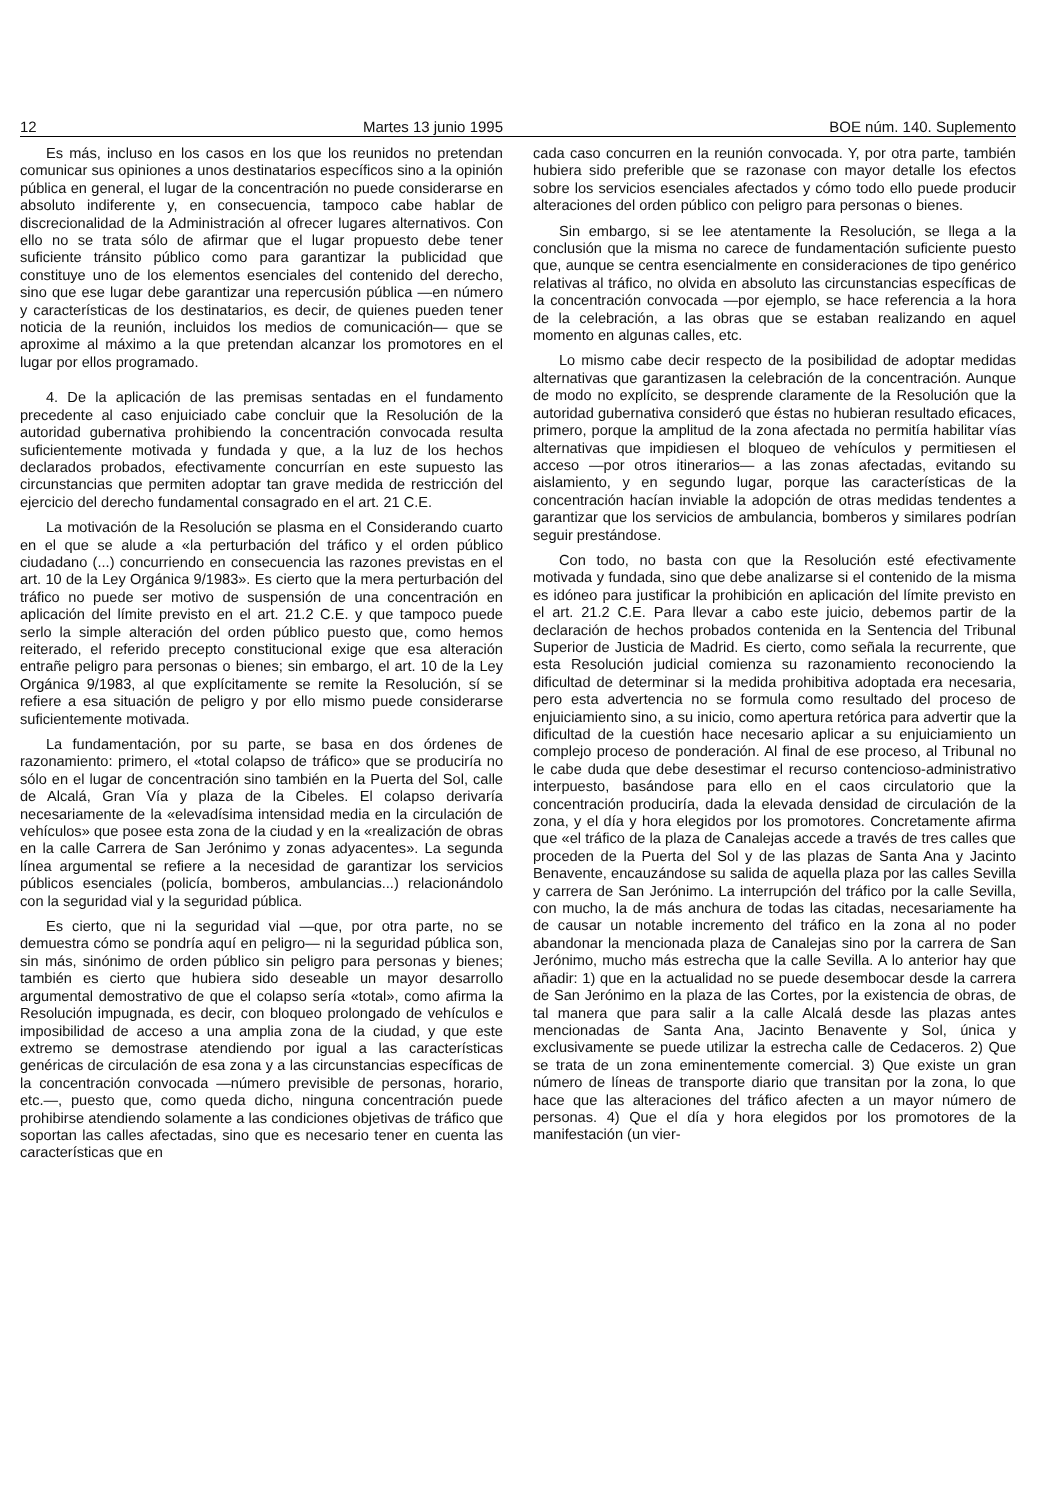12 Martes 13 junio 1995 BOE núm. 140. Suplemento
Es más, incluso en los casos en los que los reunidos no pretendan comunicar sus opiniones a unos destinatarios específicos sino a la opinión pública en general, el lugar de la concentración no puede considerarse en absoluto indiferente y, en consecuencia, tampoco cabe hablar de discrecionalidad de la Administración al ofrecer lugares alternativos. Con ello no se trata sólo de afirmar que el lugar propuesto debe tener suficiente tránsito público como para garantizar la publicidad que constituye uno de los elementos esenciales del contenido del derecho, sino que ese lugar debe garantizar una repercusión pública —en número y características de los destinatarios, es decir, de quienes pueden tener noticia de la reunión, incluidos los medios de comunicación— que se aproxime al máximo a la que pretendan alcanzar los promotores en el lugar por ellos programado.
4. De la aplicación de las premisas sentadas en el fundamento precedente al caso enjuiciado cabe concluir que la Resolución de la autoridad gubernativa prohibiendo la concentración convocada resulta suficientemente motivada y fundada y que, a la luz de los hechos declarados probados, efectivamente concurrían en este supuesto las circunstancias que permiten adoptar tan grave medida de restricción del ejercicio del derecho fundamental consagrado en el art. 21 C.E.
La motivación de la Resolución se plasma en el Considerando cuarto en el que se alude a «la perturbación del tráfico y el orden público ciudadano (...) concurriendo en consecuencia las razones previstas en el art. 10 de la Ley Orgánica 9/1983». Es cierto que la mera perturbación del tráfico no puede ser motivo de suspensión de una concentración en aplicación del límite previsto en el art. 21.2 C.E. y que tampoco puede serlo la simple alteración del orden público puesto que, como hemos reiterado, el referido precepto constitucional exige que esa alteración entrañe peligro para personas o bienes; sin embargo, el art. 10 de la Ley Orgánica 9/1983, al que explícitamente se remite la Resolución, sí se refiere a esa situación de peligro y por ello mismo puede considerarse suficientemente motivada.
La fundamentación, por su parte, se basa en dos órdenes de razonamiento: primero, el «total colapso de tráfico» que se produciría no sólo en el lugar de concentración sino también en la Puerta del Sol, calle de Alcalá, Gran Vía y plaza de la Cibeles. El colapso derivaría necesariamente de la «elevadísima intensidad media en la circulación de vehículos» que posee esta zona de la ciudad y en la «realización de obras en la calle Carrera de San Jerónimo y zonas adyacentes». La segunda línea argumental se refiere a la necesidad de garantizar los servicios públicos esenciales (policía, bomberos, ambulancias...) relacionándolo con la seguridad vial y la seguridad pública.
Es cierto, que ni la seguridad vial —que, por otra parte, no se demuestra cómo se pondría aquí en peligro— ni la seguridad pública son, sin más, sinónimo de orden público sin peligro para personas y bienes; también es cierto que hubiera sido deseable un mayor desarrollo argumental demostrativo de que el colapso sería «total», como afirma la Resolución impugnada, es decir, con bloqueo prolongado de vehículos e imposibilidad de acceso a una amplia zona de la ciudad, y que este extremo se demostrase atendiendo por igual a las características genéricas de circulación de esa zona y a las circunstancias específicas de la concentración convocada —número previsible de personas, horario, etc.—, puesto que, como queda dicho, ninguna concentración puede prohibirse atendiendo solamente a las condiciones objetivas de tráfico que soportan las calles afectadas, sino que es necesario tener en cuenta las características que en
cada caso concurren en la reunión convocada. Y, por otra parte, también hubiera sido preferible que se razonase con mayor detalle los efectos sobre los servicios esenciales afectados y cómo todo ello puede producir alteraciones del orden público con peligro para personas o bienes.
Sin embargo, si se lee atentamente la Resolución, se llega a la conclusión que la misma no carece de fundamentación suficiente puesto que, aunque se centra esencialmente en consideraciones de tipo genérico relativas al tráfico, no olvida en absoluto las circunstancias específicas de la concentración convocada —por ejemplo, se hace referencia a la hora de la celebración, a las obras que se estaban realizando en aquel momento en algunas calles, etc.
Lo mismo cabe decir respecto de la posibilidad de adoptar medidas alternativas que garantizasen la celebración de la concentración. Aunque de modo no explícito, se desprende claramente de la Resolución que la autoridad gubernativa consideró que éstas no hubieran resultado eficaces, primero, porque la amplitud de la zona afectada no permitía habilitar vías alternativas que impidiesen el bloqueo de vehículos y permitiesen el acceso —por otros itinerarios— a las zonas afectadas, evitando su aislamiento, y en segundo lugar, porque las características de la concentración hacían inviable la adopción de otras medidas tendentes a garantizar que los servicios de ambulancia, bomberos y similares podrían seguir prestándose.
Con todo, no basta con que la Resolución esté efectivamente motivada y fundada, sino que debe analizarse si el contenido de la misma es idóneo para justificar la prohibición en aplicación del límite previsto en el art. 21.2 C.E. Para llevar a cabo este juicio, debemos partir de la declaración de hechos probados contenida en la Sentencia del Tribunal Superior de Justicia de Madrid. Es cierto, como señala la recurrente, que esta Resolución judicial comienza su razonamiento reconociendo la dificultad de determinar si la medida prohibitiva adoptada era necesaria, pero esta advertencia no se formula como resultado del proceso de enjuiciamiento sino, a su inicio, como apertura retórica para advertir que la dificultad de la cuestión hace necesario aplicar a su enjuiciamiento un complejo proceso de ponderación. Al final de ese proceso, al Tribunal no le cabe duda que debe desestimar el recurso contencioso-administrativo interpuesto, basándose para ello en el caos circulatorio que la concentración produciría, dada la elevada densidad de circulación de la zona, y el día y hora elegidos por los promotores. Concretamente afirma que «el tráfico de la plaza de Canalejas accede a través de tres calles que proceden de la Puerta del Sol y de las plazas de Santa Ana y Jacinto Benavente, encauzándose su salida de aquella plaza por las calles Sevilla y carrera de San Jerónimo. La interrupción del tráfico por la calle Sevilla, con mucho, la de más anchura de todas las citadas, necesariamente ha de causar un notable incremento del tráfico en la zona al no poder abandonar la mencionada plaza de Canalejas sino por la carrera de San Jerónimo, mucho más estrecha que la calle Sevilla. A lo anterior hay que añadir: 1) que en la actualidad no se puede desembocar desde la carrera de San Jerónimo en la plaza de las Cortes, por la existencia de obras, de tal manera que para salir a la calle Alcalá desde las plazas antes mencionadas de Santa Ana, Jacinto Benavente y Sol, única y exclusivamente se puede utilizar la estrecha calle de Cedaceros. 2) Que se trata de un zona eminentemente comercial. 3) Que existe un gran número de líneas de transporte diario que transitan por la zona, lo que hace que las alteraciones del tráfico afecten a un mayor número de personas. 4) Que el día y hora elegidos por los promotores de la manifestación (un vier-